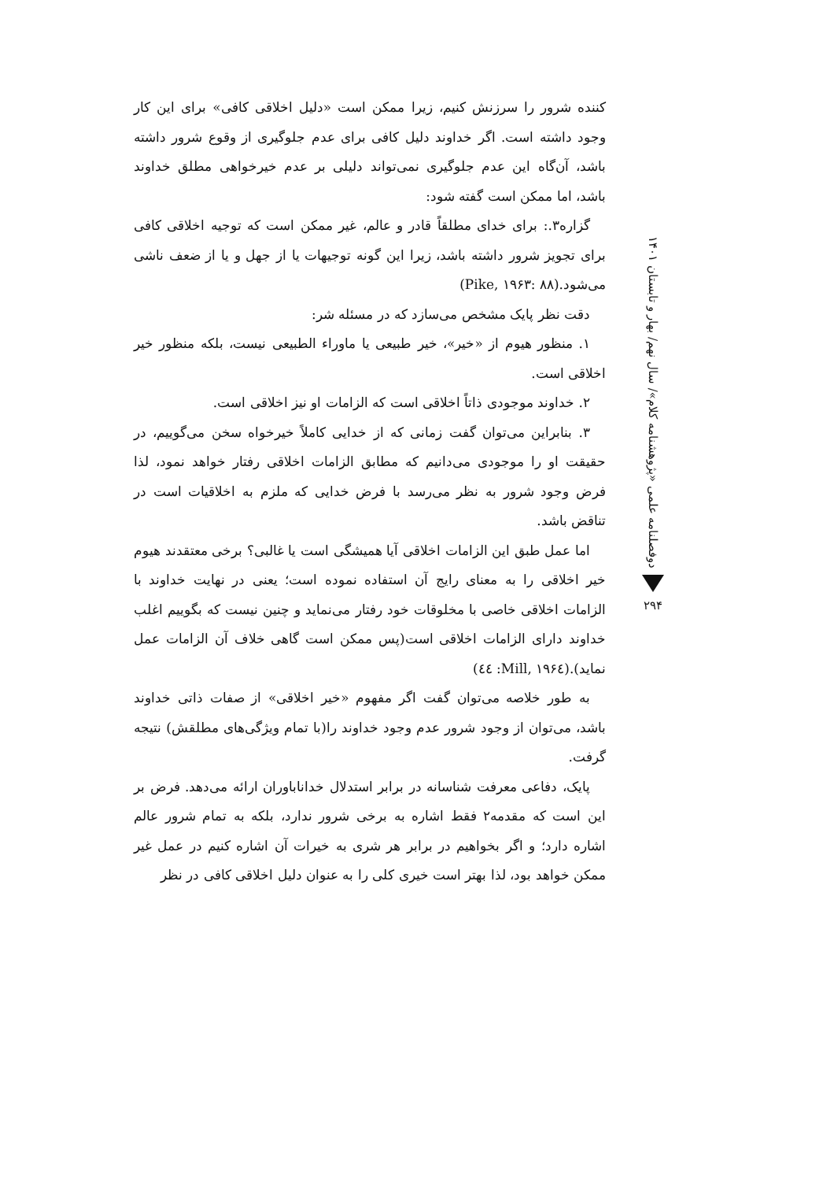کننده شرور را سرزنش کنیم، زیرا ممکن است «دلیل اخلاقی کافی» برای این کار وجود داشته است. اگر خداوند دلیل کافی برای عدم جلوگیری از وقوع شرور داشته باشد، آن‌گاه این عدم جلوگیری نمی‌تواند دلیلی بر عدم خیرخواهی مطلق خداوند باشد، اما ممکن است گفته شود:
گزاره۳.: برای خدای مطلقاً قادر و عالم، غیر ممکن است که توجیه اخلاقی کافی برای تجویز شرور داشته باشد، زیرا این گونه توجیهات یا از جهل و یا از ضعف ناشی می‌شود.(Pike, ۱۹۶۳: ۸۸)
دقت نظر پایک مشخص می‌سازد که در مسئله شر:
۱. منظور هیوم از «خیر»، خیر طبیعی یا ماوراء الطبیعی نیست، بلکه منظور خیر اخلاقی است.
۲. خداوند موجودی ذاتاً اخلاقی است که الزامات او نیز اخلاقی است.
۳. بنابراین می‌توان گفت زمانی که از خدایی کاملاً خیرخواه سخن می‌گوییم، در حقیقت او را موجودی می‌دانیم که مطابق الزامات اخلاقی رفتار خواهد نمود، لذا فرض وجود شرور به نظر می‌رسد با فرض خدایی که ملزم به اخلاقیات است در تناقض باشد.
اما عمل طبق این الزامات اخلاقی آیا همیشگی است یا غالبی؟ برخی معتقدند هیوم خیر اخلاقی را به معنای رایج آن استفاده نموده است؛ یعنی در نهایت خداوند با الزامات اخلاقی خاصی با مخلوقات خود رفتار می‌نماید و چنین نیست که بگوییم اغلب خداوند دارای الزامات اخلاقی است(پس ممکن است گاهی خلاف آن الزامات عمل نماید).(Mill, ۱۹۶٤: ٤٤)
به طور خلاصه می‌توان گفت اگر مفهوم «خیر اخلاقی» از صفات ذاتی خداوند باشد، می‌توان از وجود شرور عدم وجود خداوند را(با تمام ویژگی‌های مطلقش) نتیجه گرفت.
پایک، دفاعی معرفت شناسانه در برابر استدلال خداناباوران ارائه می‌دهد. فرض بر این است که مقدمه۲ فقط اشاره به برخی شرور ندارد، بلکه به تمام شرور عالم اشاره دارد؛ و اگر بخواهیم در برابر هر شری به خیرات آن اشاره کنیم در عمل غیر ممکن خواهد بود، لذا بهتر است خیری کلی را به عنوان دلیل اخلاقی کافی در نظر
دوفصلنامه علمی «پژوهشنامه کلام»/ سال نهم/ بهار و تابستان ۱۴۰۱
۲۹۴